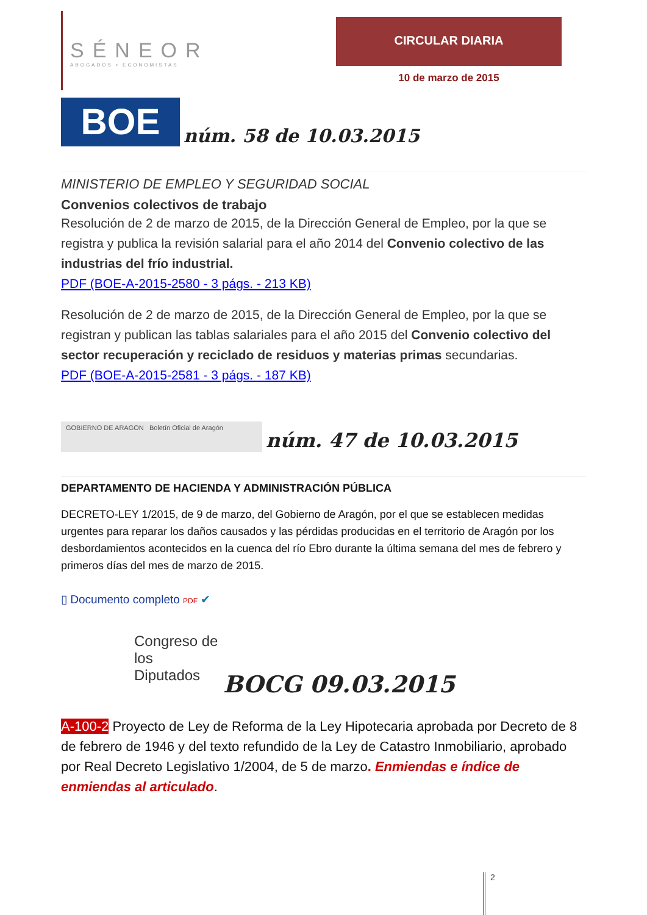SÉNEOR
ABOGADOS ▪ ECONOMISTAS
CIRCULAR DIARIA
10 de marzo de 2015
BOE
núm. 58 de 10.03.2015
MINISTERIO DE EMPLEO Y SEGURIDAD SOCIAL
Convenios colectivos de trabajo
Resolución de 2 de marzo de 2015, de la Dirección General de Empleo, por la que se registra y publica la revisión salarial para el año 2014 del Convenio colectivo de las industrias del frío industrial.
PDF (BOE-A-2015-2580 - 3 págs. - 213 KB)
Resolución de 2 de marzo de 2015, de la Dirección General de Empleo, por la que se registran y publican las tablas salariales para el año 2015 del Convenio colectivo del sector recuperación y reciclado de residuos y materias primas secundarias.
PDF (BOE-A-2015-2581 - 3 págs. - 187 KB)
GOBIERNO DE ARAGON Boletín Oficial de Aragón
núm. 47 de 10.03.2015
DEPARTAMENTO DE HACIENDA Y ADMINISTRACIÓN PÚBLICA
DECRETO-LEY 1/2015, de 9 de marzo, del Gobierno de Aragón, por el que se establecen medidas urgentes para reparar los daños causados y las pérdidas producidas en el territorio de Aragón por los desbordamientos acontecidos en la cuenca del río Ebro durante la última semana del mes de febrero y primeros días del mes de marzo de 2015.
▯ Documento completo PDF ✔
Congreso de los Diputados
BOCG 09.03.2015
A-100-2 Proyecto de Ley de Reforma de la Ley Hipotecaria aprobada por Decreto de 8 de febrero de 1946 y del texto refundido de la Ley de Catastro Inmobiliario, aprobado por Real Decreto Legislativo 1/2004, de 5 de marzo. Enmiendas e índice de enmiendas al articulado.
2